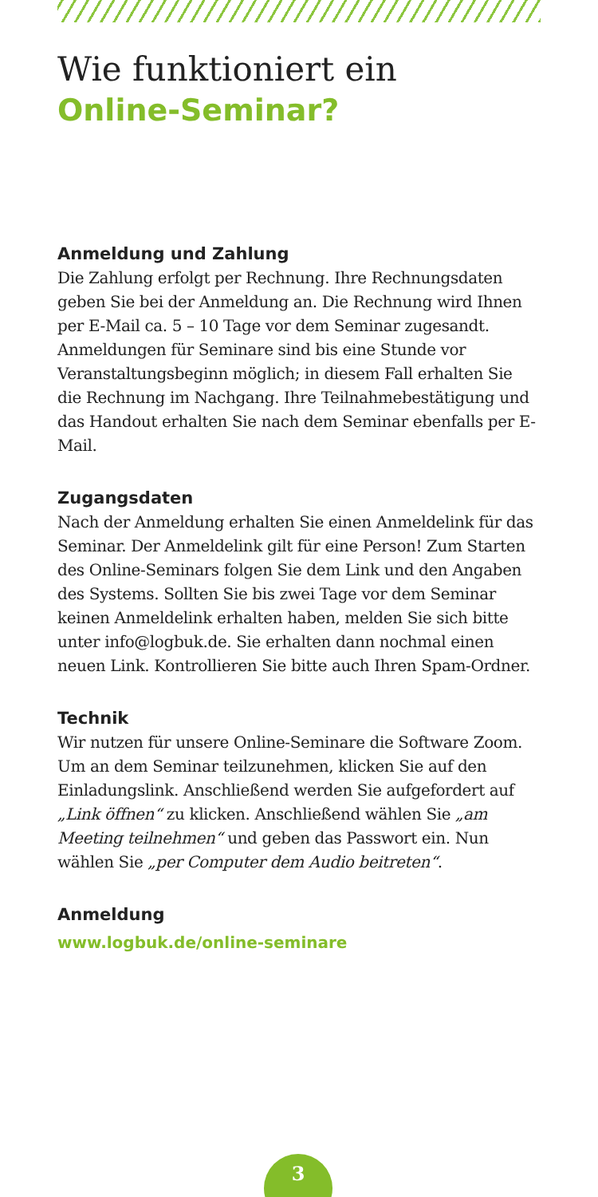Wie funktioniert ein
Online-Seminar?
Anmeldung und Zahlung
Die Zahlung erfolgt per Rechnung. Ihre Rechnungsdaten geben Sie bei der Anmeldung an. Die Rechnung wird Ihnen per E-Mail ca. 5 – 10 Tage vor dem Seminar zugesandt. Anmeldungen für Seminare sind bis eine Stunde vor Veranstaltungsbeginn möglich; in diesem Fall erhalten Sie die Rechnung im Nachgang. Ihre Teilnahmebestätigung und das Handout erhalten Sie nach dem Seminar ebenfalls per E-Mail.
Zugangsdaten
Nach der Anmeldung erhalten Sie einen Anmeldelink für das Seminar. Der Anmeldelink gilt für eine Person! Zum Starten des Online-Seminars folgen Sie dem Link und den Angaben des Systems. Sollten Sie bis zwei Tage vor dem Seminar keinen Anmeldelink erhalten haben, melden Sie sich bitte unter info@logbuk.de. Sie erhalten dann nochmal einen neuen Link. Kontrollieren Sie bitte auch Ihren Spam-Ordner.
Technik
Wir nutzen für unsere Online-Seminare die Software Zoom. Um an dem Seminar teilzunehmen, klicken Sie auf den Einladungslink. Anschließend werden Sie aufgefordert auf „Link öffnen“ zu klicken. Anschließend wählen Sie „am Meeting teilnehmen“ und geben das Passwort ein. Nun wählen Sie „per Computer dem Audio beitreten“.
Anmeldung
www.logbuk.de/online-seminare
3